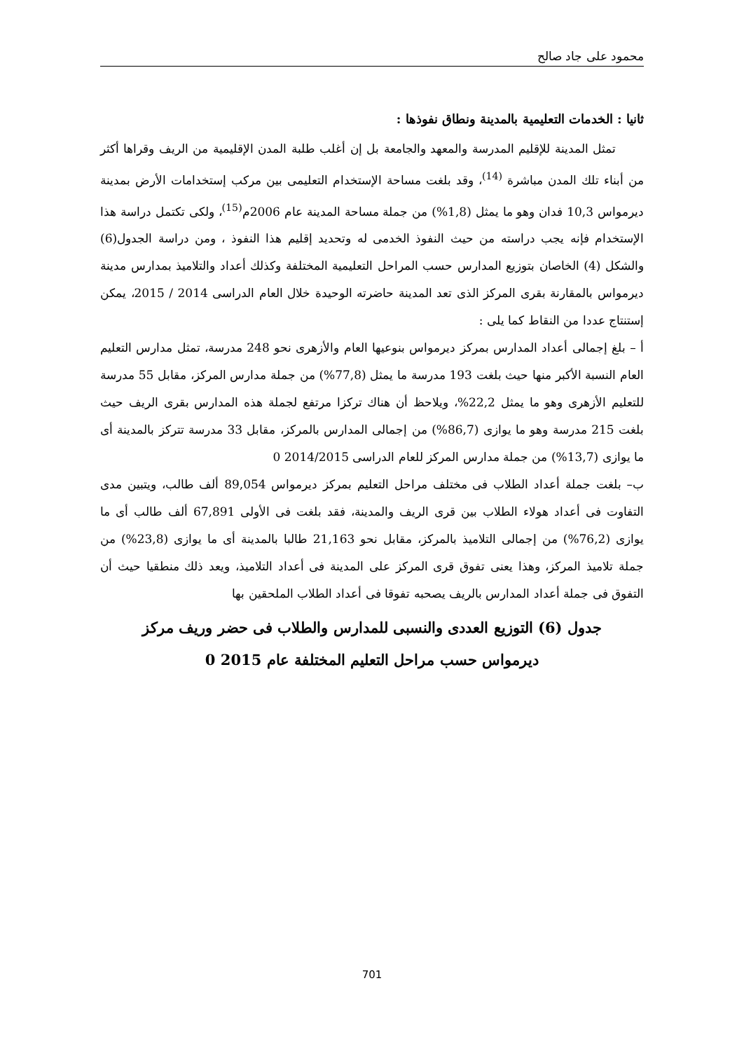محمود على جاد صالح
ثانيا : الخدمات التعليمية بالمدينة ونطاق نفوذها :
تمثل المدينة للإقليم المدرسة والمعهد والجامعة بل إن أغلب طلبة المدن الإقليمية من الريف وقراها أكثر من أبناء تلك المدن مباشرة <sup>(14)</sup>، وقد بلغت مساحة الإستخدام التعليمى بين مركب إستخدامات الأرض بمدينة ديرمواس 10,3 فدان وهو ما يمثل (1,8%) من جملة مساحة المدينة عام 2006م<sup>(15)</sup>، ولكى تكتمل دراسة هذا الإستخدام فإنه يجب دراسته من حيث النفوذ الخدمى له وتحديد إقليم هذا النفوذ ، ومن دراسة الجدول(6) والشكل (4) الخاصان بتوزيع المدارس حسب المراحل التعليمية المختلفة وكذلك أعداد والتلاميذ بمدارس مدينة ديرمواس بالمقارنة بقرى المركز الذى تعد المدينة حاضرته الوحيدة خلال العام الدراسى 2014 / 2015، يمكن إستنتاج عددا من النقاط كما يلى :
أ – بلغ إجمالى أعداد المدارس بمركز ديرمواس بنوعيها العام والأزهرى نحو 248 مدرسة، تمثل مدارس التعليم العام النسبة الأكبر منها حيث بلغت 193 مدرسة ما يمثل (77,8%) من جملة مدارس المركز، مقابل 55 مدرسة للتعليم الأزهرى وهو ما يمثل 22,2%، ويلاحظ أن هناك تركزا مرتفع لجملة هذه المدارس بقرى الريف حيث بلغت 215 مدرسة وهو ما يوازى (86,7%) من إجمالى المدارس بالمركز، مقابل 33 مدرسة تتركز بالمدينة أى ما يوازى (13,7%) من جملة مدارس المركز للعام الدراسى 2014/2015 0
ب– بلغت جملة أعداد الطلاب فى مختلف مراحل التعليم بمركز ديرمواس 89,054 ألف طالب، ويتبين مدى التفاوت فى أعداد هولاء الطلاب بين قرى الريف والمدينة، فقد بلغت فى الأولى 67,891 ألف طالب أى ما يوازى (76,2%) من إجمالى التلاميذ بالمركز، مقابل نحو 21,163 طالبا بالمدينة أى ما يوازى (23,8%) من جملة تلاميذ المركز، وهذا يعنى تفوق قرى المركز على المدينة فى أعداد التلاميذ، ويعد ذلك منطقيا حيث أن التفوق فى جملة أعداد المدارس بالريف يصحبه تفوقا فى أعداد الطلاب الملحقين بها
جدول (6) التوزيع العددى والنسبى للمدارس والطلاب فى حضر وريف مركز
ديرمواس حسب مراحل التعليم المختلفة عام 2015 0
701